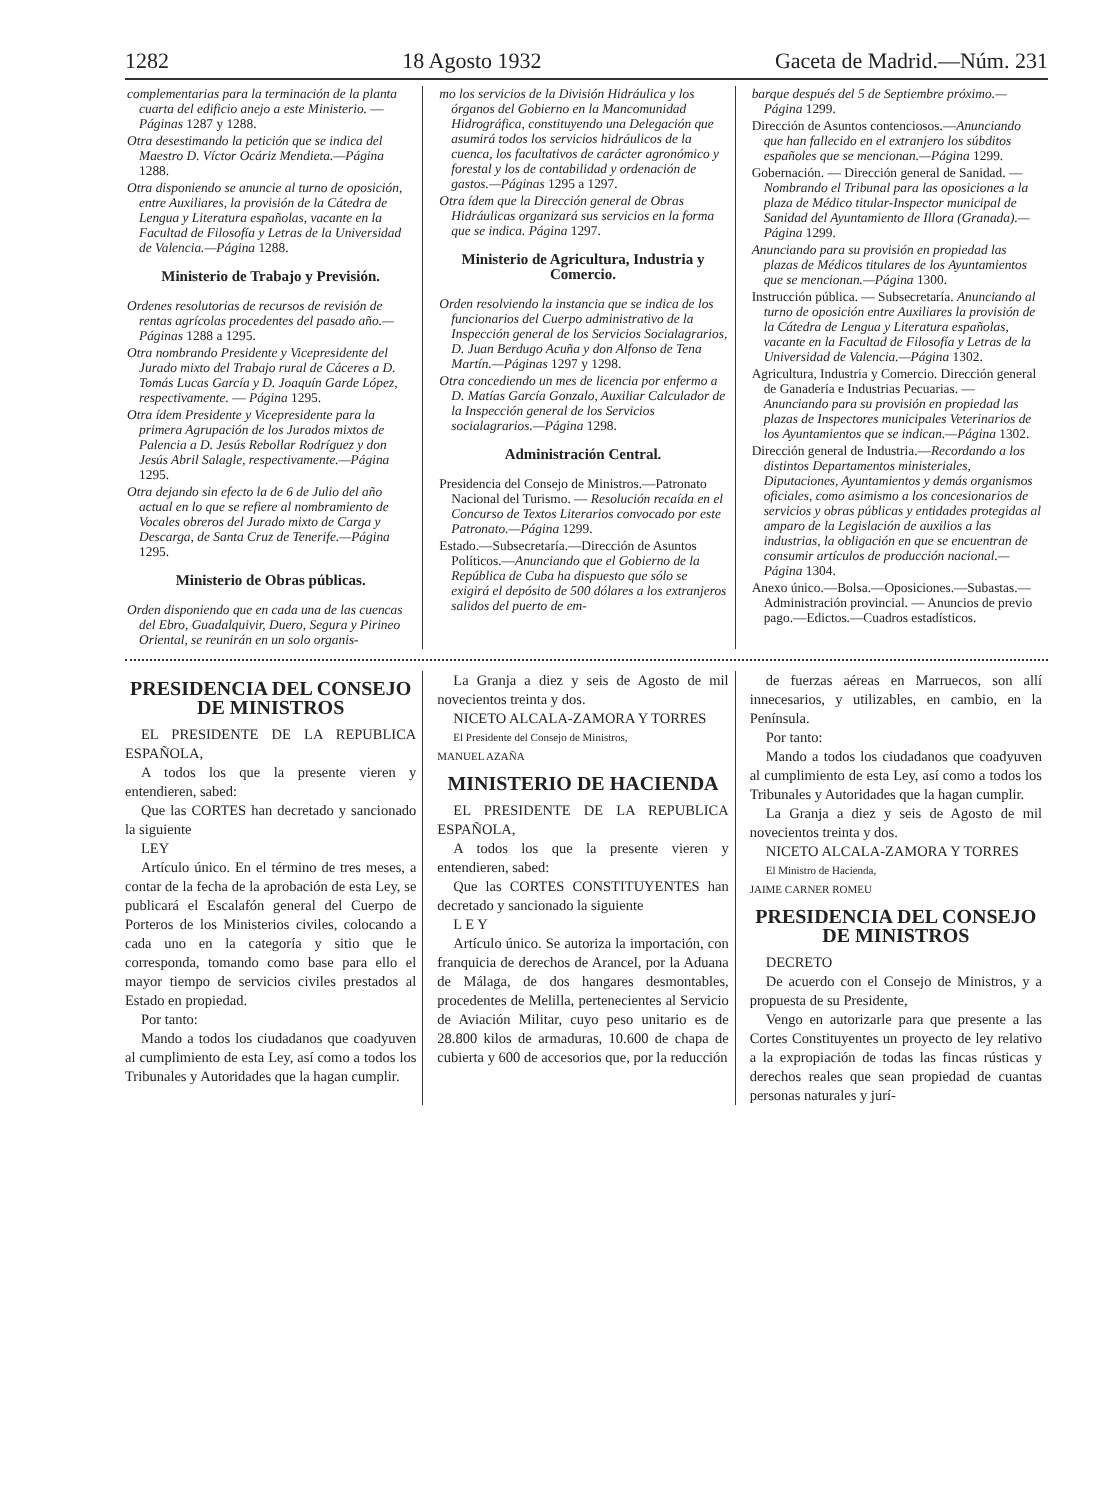1282 18 Agosto 1932 Gaceta de Madrid.—Núm. 231
complementarias para la terminación de la planta cuarta del edificio anejo a este Ministerio. — Páginas 1287 y 1288.
Otra desestimando la petición que se indica del Maestro D. Víctor Ocáriz Mendieta.—Página 1288.
Otra disponiendo se anuncie al turno de oposición, entre Auxiliares, la provisión de la Cátedra de Lengua y Literatura españolas, vacante en la Facultad de Filosofía y Letras de la Universidad de Valencia.—Página 1288.
Ministerio de Trabajo y Previsión.
Ordenes resolutorias de recursos de revisión de rentas agrícolas procedentes del pasado año.—Páginas 1288 a 1295.
Otra nombrando Presidente y Vicepresidente del Jurado mixto del Trabajo rural de Cáceres a D. Tomás Lucas García y D. Joaquín Garde López, respectivamente. — Página 1295.
Otra ídem Presidente y Vicepresidente para la primera Agrupación de los Jurados mixtos de Palencia a D. Jesús Rebollar Rodríguez y don Jesús Abril Salagle, respectivamente.—Página 1295.
Otra dejando sin efecto la de 6 de Julio del año actual en lo que se refiere al nombramiento de Vocales obreros del Jurado mixto de Carga y Descarga, de Santa Cruz de Tenerife.—Página 1295.
Ministerio de Obras públicas.
Orden disponiendo que en cada una de las cuencas del Ebro, Guadalquivir, Duero, Segura y Pirineo Oriental, se reunirán en un solo organis-
mo los servicios de la División Hidráulica y los órganos del Gobierno en la Mancomunidad Hidrográfica, constituyendo una Delegación que asumirá todos los servicios hidráulicos de la cuenca, los facultativos de carácter agronómico y forestal y los de contabilidad y ordenación de gastos.—Páginas 1295 a 1297.
Otra ídem que la Dirección general de Obras Hidráulicas organizará sus servicios en la forma que se indica. Página 1297.
Ministerio de Agricultura, Industria y Comercio.
Orden resolviendo la instancia que se indica de los funcionarios del Cuerpo administrativo de la Inspección general de los Servicios Socialagrarios, D. Juan Berdugo Acuña y don Alfonso de Tena Martín.—Páginas 1297 y 1298.
Otra concediendo un mes de licencia por enfermo a D. Matías García Gonzalo, Auxiliar Calculador de la Inspección general de los Servicios socialagrarios.—Página 1298.
Administración Central.
Presidencia del Consejo de Ministros.—Patronato Nacional del Turismo. — Resolución recaída en el Concurso de Textos Literarios convocado por este Patronato.—Página 1299.
Estado.—Subsecretaría.—Dirección de Asuntos Políticos.—Anunciando que el Gobierno de la República de Cuba ha dispuesto que sólo se exigirá el depósito de 500 dólares a los extranjeros salidos del puerto de em-
barque después del 5 de Septiembre próximo.—Página 1299.
Dirección de Asuntos contenciosos.—Anunciando que han fallecido en el extranjero los súbditos españoles que se mencionan.—Página 1299.
Gobernación. — Dirección general de Sanidad. — Nombrando el Tribunal para las oposiciones a la plaza de Médico titular-Inspector municipal de Sanidad del Ayuntamiento de Illora (Granada).—Página 1299.
Anunciando para su provisión en propiedad las plazas de Médicos titulares de los Ayuntamientos que se mencionan.—Página 1300.
Instrucción pública. — Subsecretaría. Anunciando al turno de oposición entre Auxiliares la provisión de la Cátedra de Lengua y Literatura españolas, vacante en la Facultad de Filosofía y Letras de la Universidad de Valencia.—Página 1302.
Agricultura, Industria y Comercio. Dirección general de Ganadería e Industrias Pecuarias. — Anunciando para su provisión en propiedad las plazas de Inspectores municipales Veterinarios de los Ayuntamientos que se indican.—Página 1302.
Dirección general de Industria.—Recordando a los distintos Departamentos ministeriales, Diputaciones, Ayuntamientos y demás organismos oficiales, como asimismo a los concesionarios de servicios y obras públicas y entidades protegidas al amparo de la Legislación de auxilios a las industrias, la obligación en que se encuentran de consumir artículos de producción nacional.—Página 1304.
Anexo único.—Bolsa.—Oposiciones.—Subastas.—Administración provincial. — Anuncios de previo pago.—Edictos.—Cuadros estadísticos.
PRESIDENCIA DEL CONSEJO DE MINISTROS
EL PRESIDENTE DE LA REPUBLICA ESPAÑOLA,
A todos los que la presente vieren y entendieren, sabed:
Que las CORTES han decretado y sancionado la siguiente
LEY
Artículo único. En el término de tres meses, a contar de la fecha de la aprobación de esta Ley, se publicará el Escalafón general del Cuerpo de Porteros de los Ministerios civiles, colocando a cada uno en la categoría y sitio que le corresponda, tomando como base para ello el mayor tiempo de servicios civiles prestados al Estado en propiedad.
Por tanto:
Mando a todos los ciudadanos que coadyuven al cumplimiento de esta Ley, así como a todos los Tribunales y Autoridades que la hagan cumplir.
La Granja a diez y seis de Agosto de mil novecientos treinta y dos.
NICETO ALCALA-ZAMORA Y TORRES
El Presidente del Consejo de Ministros,
MANUEL AZAÑA
MINISTERIO DE HACIENDA
EL PRESIDENTE DE LA REPUBLICA ESPAÑOLA,
A todos los que la presente vieren y entendieren, sabed:
Que las CORTES CONSTITUYENTES han decretado y sancionado la siguiente
L E Y
Artículo único. Se autoriza la importación, con franquicia de derechos de Arancel, por la Aduana de Málaga, de dos hangares desmontables, procedentes de Melilla, pertenecientes al Servicio de Aviación Militar, cuyo peso unitario es de 28.800 kilos de armaduras, 10.600 de chapa de cubierta y 600 de accesorios que, por la reducción
de fuerzas aéreas en Marruecos, son allí innecesarios, y utilizables, en cambio, en la Península.
Por tanto:
Mando a todos los ciudadanos que coadyuven al cumplimiento de esta Ley, así como a todos los Tribunales y Autoridades que la hagan cumplir.
La Granja a diez y seis de Agosto de mil novecientos treinta y dos.
NICETO ALCALA-ZAMORA Y TORRES
El Ministro de Hacienda,
JAIME CARNER ROMEU
PRESIDENCIA DEL CONSEJO DE MINISTROS
DECRETO
De acuerdo con el Consejo de Ministros, y a propuesta de su Presidente,
Vengo en autorizarle para que presente a las Cortes Constituyentes un proyecto de ley relativo a la expropiación de todas las fincas rústicas y derechos reales que sean propiedad de cuantas personas naturales y jurí-